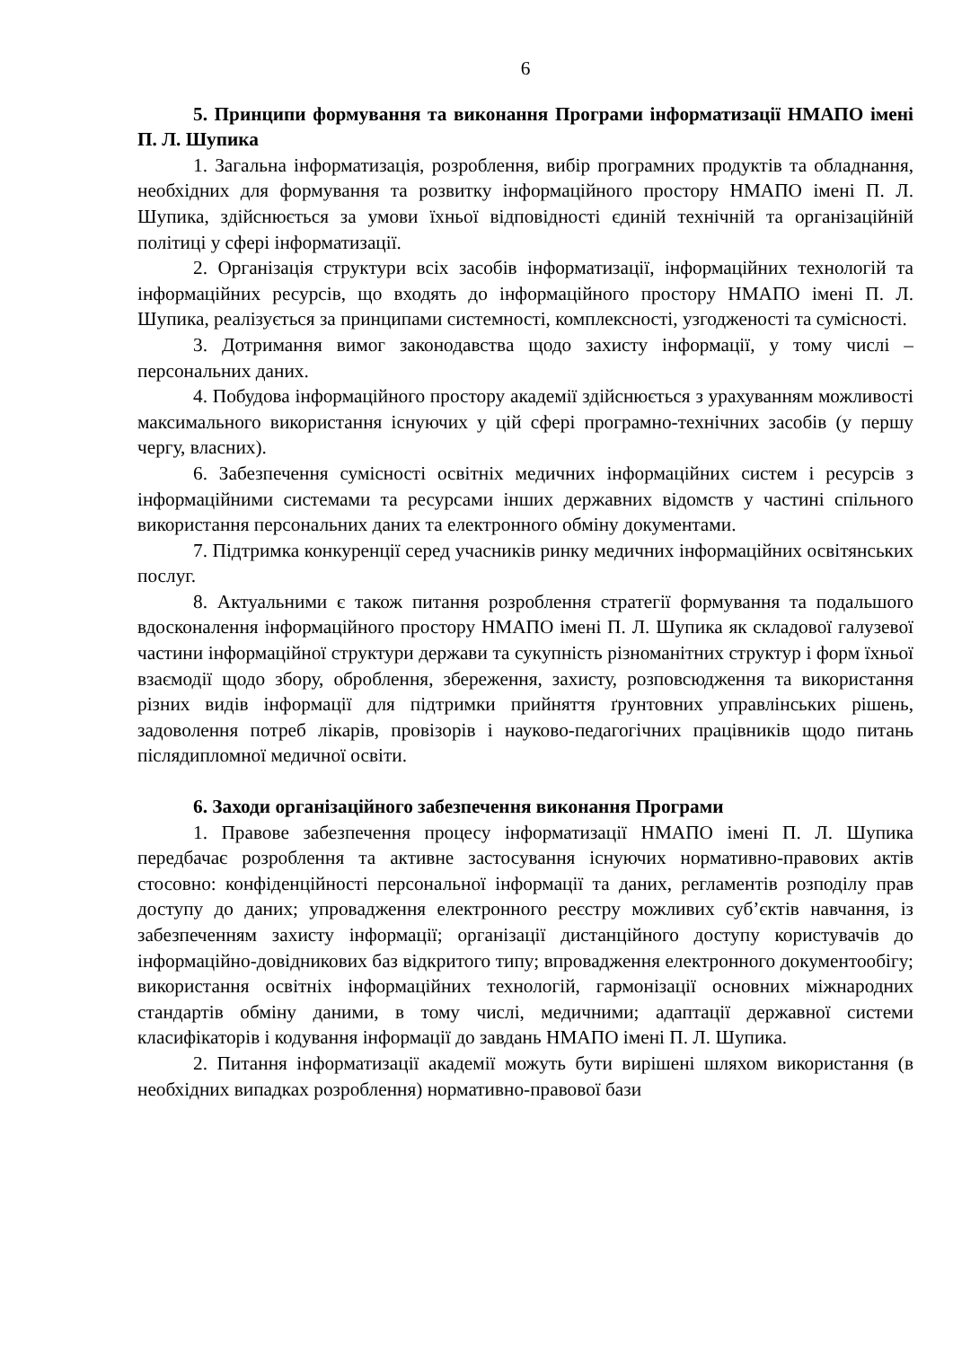6
5. Принципи формування та виконання Програми інформатизації НМАПО імені П. Л. Шупика
1. Загальна інформатизація, розроблення, вибір програмних продуктів та обладнання, необхідних для формування та розвитку інформаційного простору НМАПО імені П. Л. Шупика, здійснюється за умови їхньої відповідності єдиній технічній та організаційній політиці у сфері інформатизації.
2. Організація структури всіх засобів інформатизації, інформаційних технологій та інформаційних ресурсів, що входять до інформаційного простору НМАПО імені П. Л. Шупика, реалізується за принципами системності, комплексності, узгодженості та сумісності.
3. Дотримання вимог законодавства щодо захисту інформації, у тому числі – персональних даних.
4. Побудова інформаційного простору академії здійснюється з урахуванням можливості максимального використання існуючих у цій сфері програмно-технічних засобів (у першу чергу, власних).
6. Забезпечення сумісності освітніх медичних інформаційних систем і ресурсів з інформаційними системами та ресурсами інших державних відомств у частині спільного використання персональних даних та електронного обміну документами.
7. Підтримка конкуренції серед учасників ринку медичних інформаційних освітянських послуг.
8. Актуальними є також питання розроблення стратегії формування та подальшого вдосконалення інформаційного простору НМАПО імені П. Л. Шупика як складової галузевої частини інформаційної структури держави та сукупність різноманітних структур і форм їхньої взаємодії щодо збору, оброблення, збереження, захисту, розповсюдження та використання різних видів інформації для підтримки прийняття ґрунтовних управлінських рішень, задоволення потреб лікарів, провізорів і науково-педагогічних працівників щодо питань післядипломної медичної освіти.
6. Заходи організаційного забезпечення виконання Програми
1. Правове забезпечення процесу інформатизації НМАПО імені П. Л. Шупика передбачає розроблення та активне застосування існуючих нормативно-правових актів стосовно: конфіденційності персональної інформації та даних, регламентів розподілу прав доступу до даних; упровадження електронного реєстру можливих суб’єктів навчання, із забезпеченням захисту інформації; організації дистанційного доступу користувачів до інформаційно-довідникових баз відкритого типу; впровадження електронного документообігу; використання освітніх інформаційних технологій, гармонізації основних міжнародних стандартів обміну даними, в тому числі, медичними; адаптації державної системи класифікаторів і кодування інформації до завдань НМАПО імені П. Л. Шупика.
2. Питання інформатизації академії можуть бути вирішені шляхом використання (в необхідних випадках розроблення) нормативно-правової бази